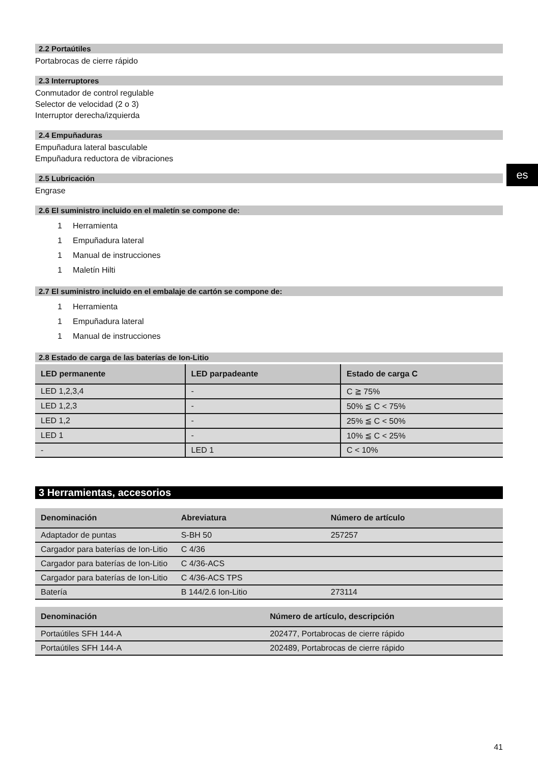2.2 Portaútiles
Portabrocas de cierre rápido
2.3 Interruptores
Conmutador de control regulable
Selector de velocidad (2 o 3)
Interruptor derecha/izquierda
2.4 Empuñaduras
Empuñadura lateral basculable
Empuñadura reductora de vibraciones
2.5 Lubricación
Engrase
2.6 El suministro incluido en el maletín se compone de:
1 Herramienta
1 Empuñadura lateral
1 Manual de instrucciones
1 Maletín Hilti
2.7 El suministro incluido en el embalaje de cartón se compone de:
1 Herramienta
1 Empuñadura lateral
1 Manual de instrucciones
2.8 Estado de carga de las baterías de Ion-Litio
| LED permanente | LED parpadeante | Estado de carga C |
| --- | --- | --- |
| LED 1,2,3,4 | - | C ≧ 75% |
| LED 1,2,3 | - | 50% ≦ C < 75% |
| LED 1,2 | - | 25% ≦ C < 50% |
| LED 1 | - | 10% ≦ C < 25% |
| - | LED 1 | C < 10% |
3 Herramientas, accesorios
| Denominación | Abreviatura | Número de artículo |
| --- | --- | --- |
| Adaptador de puntas | S-BH 50 | 257257 |
| Cargador para baterías de Ion-Litio | C 4/36 | |
| Cargador para baterías de Ion-Litio | C 4/36-ACS | |
| Cargador para baterías de Ion-Litio | C 4/36-ACS TPS | |
| Batería | B 144/2.6 Ion-Litio | 273114 |
| Denominación | Número de artículo, descripción |
| --- | --- |
| Portaútiles SFH 144-A | 202477, Portabrocas de cierre rápido |
| Portaútiles SFH 144-A | 202489, Portabrocas de cierre rápido |
es
41